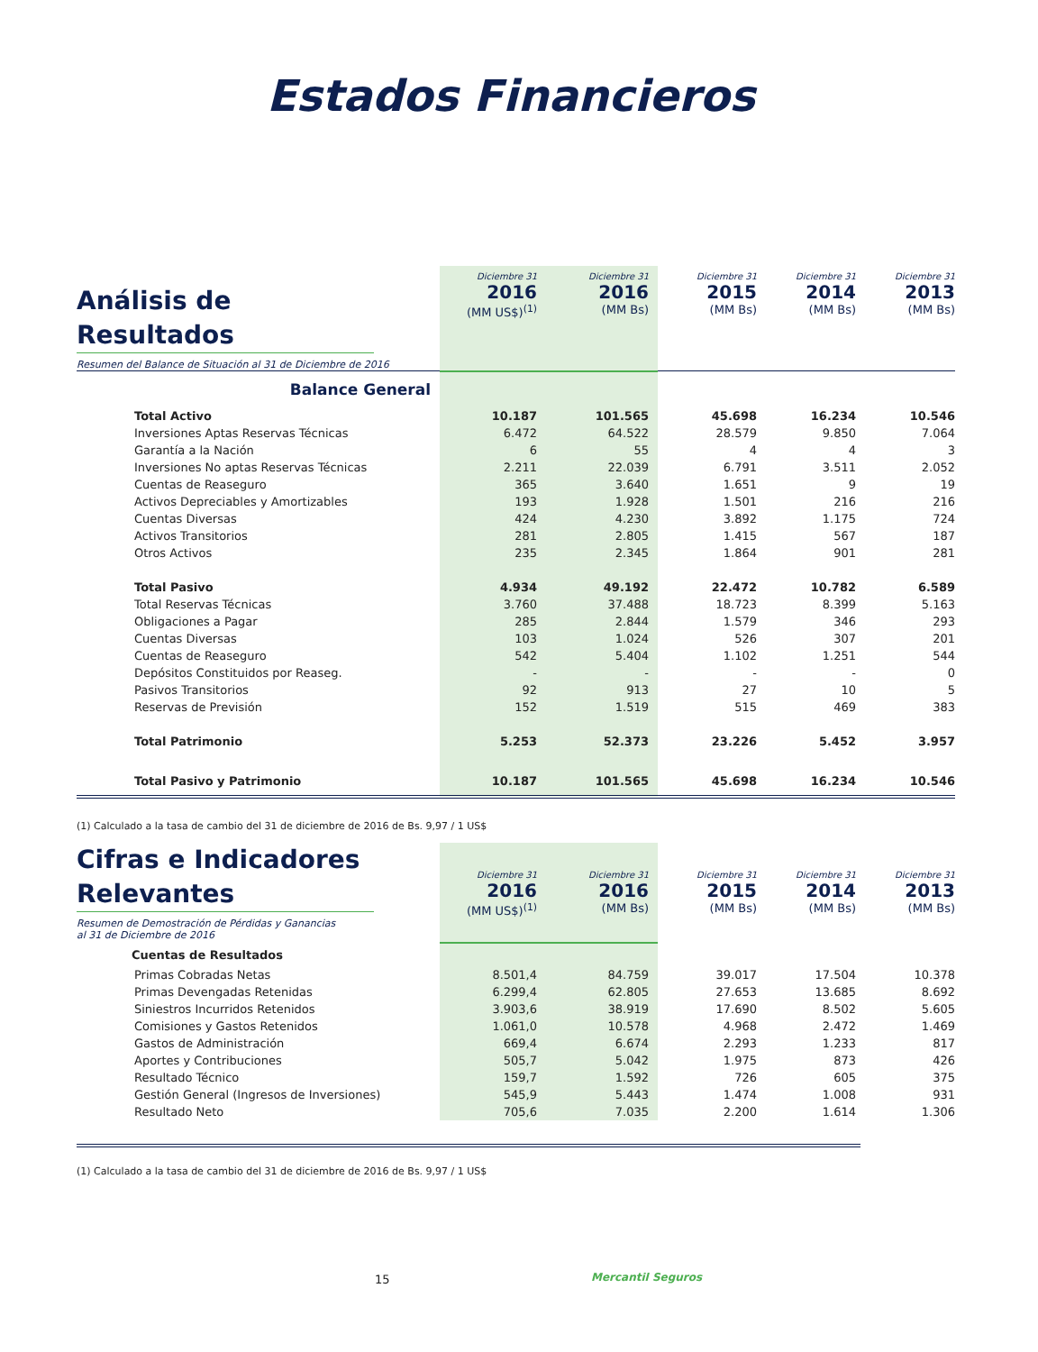Estados Financieros
| Análisis de Resultados Resumen del Balance de Situación al 31 de Diciembre de 2016 | Diciembre 31 2016 (MM US$)<sup>(1)</sup> | Diciembre 31 2016 (MM Bs) | Diciembre 31 2015 (MM Bs) | Diciembre 31 2014 (MM Bs) | Diciembre 31 2013 (MM Bs) |
| Balance General | | | | | |
| Total Activo | 10.187 | 101.565 | 45.698 | 16.234 | 10.546 |
| Inversiones Aptas Reservas Técnicas | 6.472 | 64.522 | 28.579 | 9.850 | 7.064 |
| Garantía a la Nación | 6 | 55 | 4 | 4 | 3 |
| Inversiones No aptas Reservas Técnicas | 2.211 | 22.039 | 6.791 | 3.511 | 2.052 |
| Cuentas de Reaseguro | 365 | 3.640 | 1.651 | 9 | 19 |
| Activos Depreciables y Amortizables | 193 | 1.928 | 1.501 | 216 | 216 |
| Cuentas Diversas | 424 | 4.230 | 3.892 | 1.175 | 724 |
| Activos Transitorios | 281 | 2.805 | 1.415 | 567 | 187 |
| Otros Activos | 235 | 2.345 | 1.864 | 901 | 281 |
| Total Pasivo | 4.934 | 49.192 | 22.472 | 10.782 | 6.589 |
| Total Reservas Técnicas | 3.760 | 37.488 | 18.723 | 8.399 | 5.163 |
| Obligaciones a Pagar | 285 | 2.844 | 1.579 | 346 | 293 |
| Cuentas Diversas | 103 | 1.024 | 526 | 307 | 201 |
| Cuentas de Reaseguro | 542 | 5.404 | 1.102 | 1.251 | 544 |
| Depósitos Constituidos por Reaseg. | - | - | - | - | 0 |
| Pasivos Transitorios | 92 | 913 | 27 | 10 | 5 |
| Reservas de Previsión | 152 | 1.519 | 515 | 469 | 383 |
| Total Patrimonio | 5.253 | 52.373 | 23.226 | 5.452 | 3.957 |
| Total Pasivo y Patrimonio | 10.187 | 101.565 | 45.698 | 16.234 | 10.546 |
(1) Calculado a la tasa de cambio del 31 de diciembre de 2016 de Bs. 9,97 / 1 US$
| Cifras e Indicadores Relevantes Resumen de Demostración de Pérdidas y Ganancias al 31 de Diciembre de 2016 | Diciembre 31 2016 (MM US$)<sup>(1)</sup> | Diciembre 31 2016 (MM Bs) | Diciembre 31 2015 (MM Bs) | Diciembre 31 2014 (MM Bs) | Diciembre 31 2013 (MM Bs) |
| Cuentas de Resultados | | | | | |
| Primas Cobradas Netas | 8.501,4 | 84.759 | 39.017 | 17.504 | 10.378 |
| Primas Devengadas Retenidas | 6.299,4 | 62.805 | 27.653 | 13.685 | 8.692 |
| Siniestros Incurridos Retenidos | 3.903,6 | 38.919 | 17.690 | 8.502 | 5.605 |
| Comisiones y Gastos Retenidos | 1.061,0 | 10.578 | 4.968 | 2.472 | 1.469 |
| Gastos de Administración | 669,4 | 6.674 | 2.293 | 1.233 | 817 |
| Aportes y Contribuciones | 505,7 | 5.042 | 1.975 | 873 | 426 |
| Resultado Técnico | 159,7 | 1.592 | 726 | 605 | 375 |
| Gestión General (Ingresos de Inversiones) | 545,9 | 5.443 | 1.474 | 1.008 | 931 |
| Resultado Neto | 705,6 | 7.035 | 2.200 | 1.614 | 1.306 |
(1) Calculado a la tasa de cambio del 31 de diciembre de 2016 de Bs. 9,97 / 1 US$
15 Mercantil Seguros